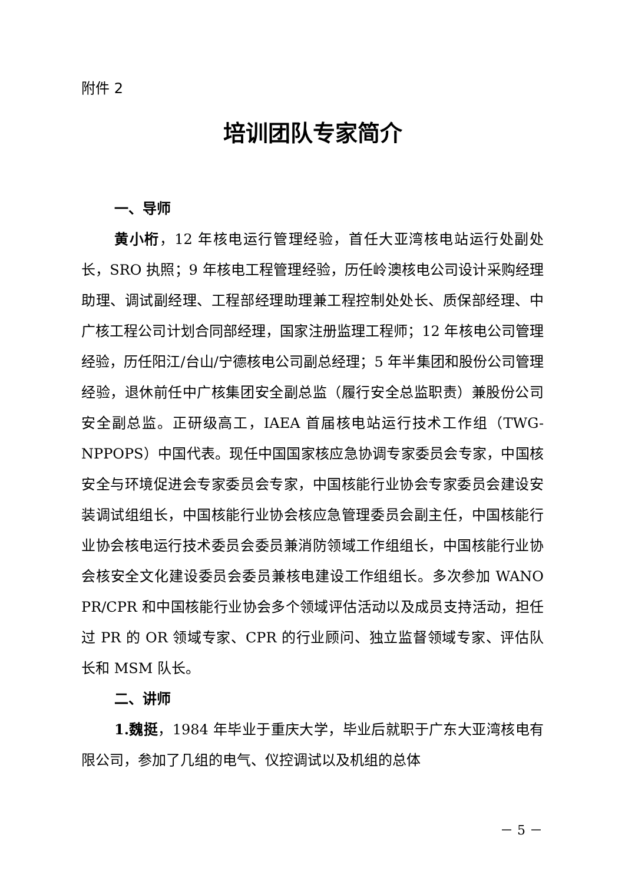附件 2
培训团队专家简介
一、导师
黄小桁，12 年核电运行管理经验，首任大亚湾核电站运行处副处长，SRO 执照；9 年核电工程管理经验，历任岭澳核电公司设计采购经理助理、调试副经理、工程部经理助理兼工程控制处处长、质保部经理、中广核工程公司计划合同部经理，国家注册监理工程师；12 年核电公司管理经验，历任阳江/台山/宁德核电公司副总经理；5 年半集团和股份公司管理经验，退休前任中广核集团安全副总监（履行安全总监职责）兼股份公司安全副总监。正研级高工，IAEA 首届核电站运行技术工作组（TWG-NPPOPS）中国代表。现任中国国家核应急协调专家委员会专家，中国核安全与环境促进会专家委员会专家，中国核能行业协会专家委员会建设安装调试组组长，中国核能行业协会核应急管理委员会副主任，中国核能行业协会核电运行技术委员会委员兼消防领域工作组组长，中国核能行业协会核安全文化建设委员会委员兼核电建设工作组组长。多次参加 WANO PR/CPR 和中国核能行业协会多个领域评估活动以及成员支持活动，担任过 PR 的 OR 领域专家、CPR 的行业顾问、独立监督领域专家、评估队长和 MSM 队长。
二、讲师
1.魏挺，1984 年毕业于重庆大学，毕业后就职于广东大亚湾核电有限公司，参加了几组的电气、仪控调试以及机组的总体
－ 5 －